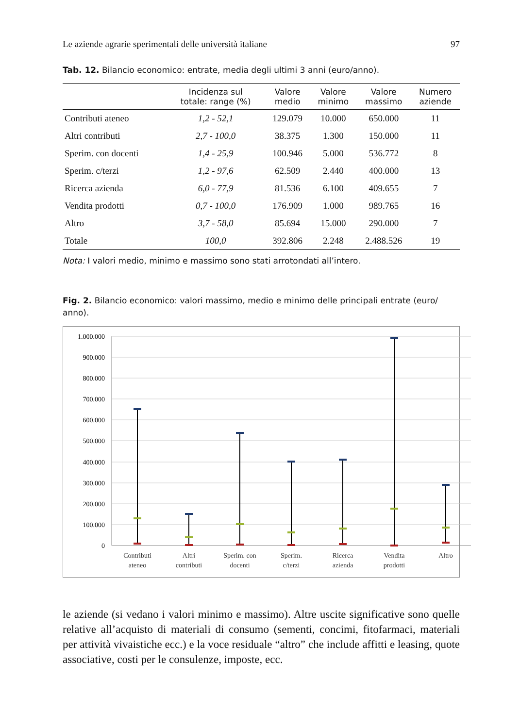Le aziende agrarie sperimentali delle università italiane 97
Tab. 12. Bilancio economico: entrate, media degli ultimi 3 anni (euro/anno).
| | Incidenza sul totale: range (%) | Valore medio | Valore minimo | Valore massimo | Numero aziende |
| --- | --- | --- | --- | --- | --- |
| Contributi ateneo | 1,2 - 52,1 | 129.079 | 10.000 | 650.000 | 11 |
| Altri contributi | 2,7 - 100,0 | 38.375 | 1.300 | 150.000 | 11 |
| Sperim. con docenti | 1,4 - 25,9 | 100.946 | 5.000 | 536.772 | 8 |
| Sperim. c/terzi | 1,2 - 97,6 | 62.509 | 2.440 | 400.000 | 13 |
| Ricerca azienda | 6,0 - 77,9 | 81.536 | 6.100 | 409.655 | 7 |
| Vendita prodotti | 0,7 - 100,0 | 176.909 | 1.000 | 989.765 | 16 |
| Altro | 3,7 - 58,0 | 85.694 | 15.000 | 290.000 | 7 |
| Totale | 100,0 | 392.806 | 2.248 | 2.488.526 | 19 |
Nota: I valori medio, minimo e massimo sono stati arrotondati all’intero.
Fig. 2. Bilancio economico: valori massimo, medio e minimo delle principali entrate (euro/ anno).
1.000.000
900.000
800.000
700.000
600.000
500.000
400.000
300.000
200.000
100.000
0
Contributi
ateneo
Altri
contributi
Sperim. con
docenti
Sperim.
c/terzi
Ricerca
azienda
Vendita
prodotti
Altro
le aziende (si vedano i valori minimo e massimo). Altre uscite significative sono quelle relative all’acquisto di materiali di consumo (sementi, concimi, fitofarmaci, materiali per attività vivaistiche ecc.) e la voce residuale “altro” che include affitti e leasing, quote associative, costi per le consulenze, imposte, ecc.